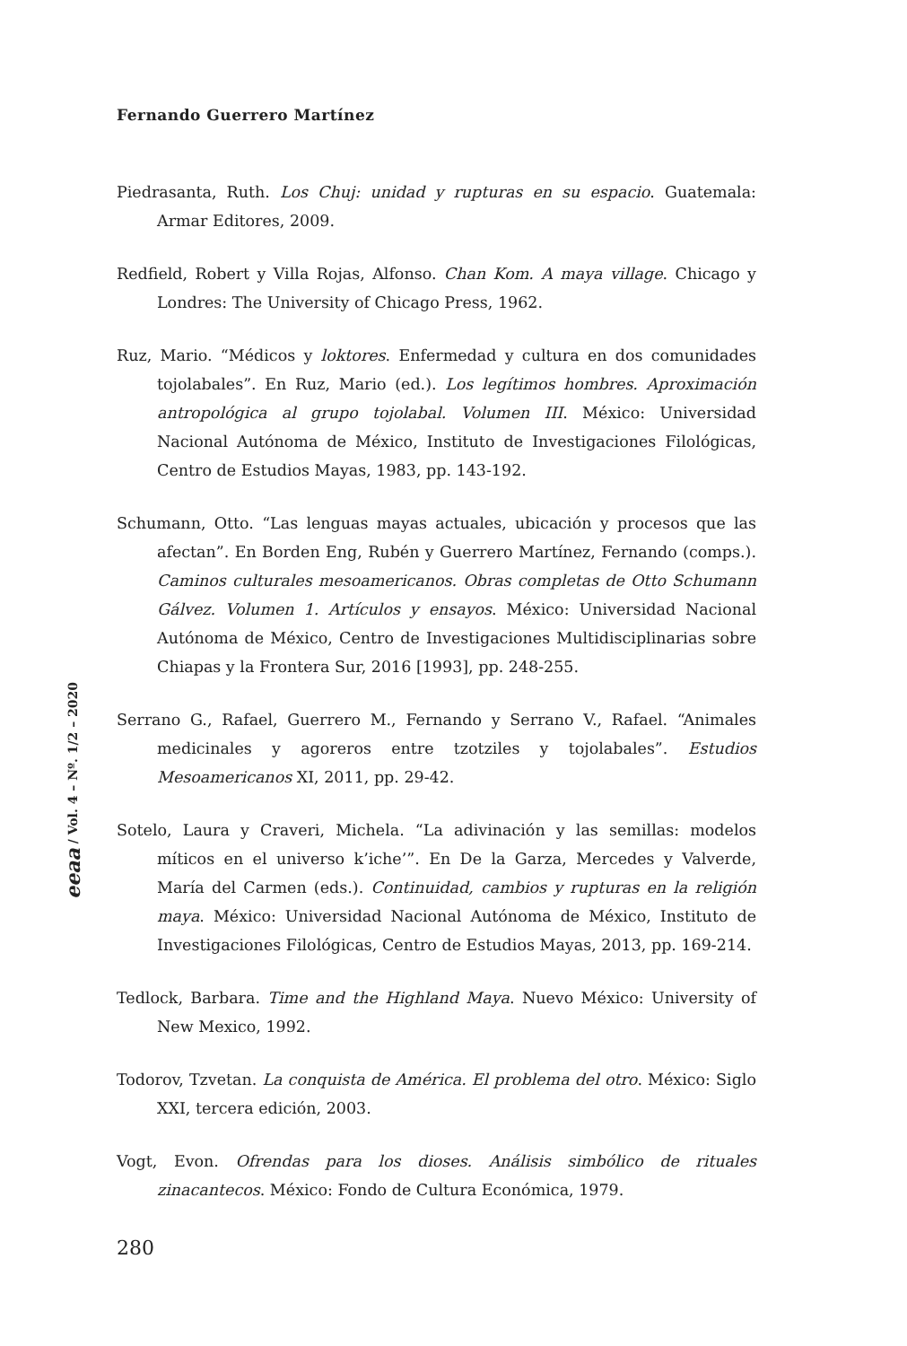Fernando Guerrero Martínez
eeaa / Vol. 4 – Nº. 1/2 – 2020
Piedrasanta, Ruth. Los Chuj: unidad y rupturas en su espacio. Guatemala: Armar Editores, 2009.
Redfield, Robert y Villa Rojas, Alfonso. Chan Kom. A maya village. Chicago y Londres: The University of Chicago Press, 1962.
Ruz, Mario. “Médicos y loktores. Enfermedad y cultura en dos comunidades tojolabales”. En Ruz, Mario (ed.). Los legítimos hombres. Aproximación antropológica al grupo tojolabal. Volumen III. México: Universidad Nacional Autónoma de México, Instituto de Investigaciones Filológicas, Centro de Estudios Mayas, 1983, pp. 143-192.
Schumann, Otto. “Las lenguas mayas actuales, ubicación y procesos que las afectan”. En Borden Eng, Rubén y Guerrero Martínez, Fernando (comps.). Caminos culturales mesoamericanos. Obras completas de Otto Schumann Gálvez. Volumen 1. Artículos y ensayos. México: Universidad Nacional Autónoma de México, Centro de Investigaciones Multidisciplinarias sobre Chiapas y la Frontera Sur, 2016 [1993], pp. 248-255.
Serrano G., Rafael, Guerrero M., Fernando y Serrano V., Rafael. “Animales medicinales y agoreros entre tzotziles y tojolabales”. Estudios Mesoamericanos XI, 2011, pp. 29-42.
Sotelo, Laura y Craveri, Michela. “La adivinación y las semillas: modelos míticos en el universo k’iche’”. En De la Garza, Mercedes y Valverde, María del Carmen (eds.). Continuidad, cambios y rupturas en la religión maya. México: Universidad Nacional Autónoma de México, Instituto de Investigaciones Filológicas, Centro de Estudios Mayas, 2013, pp. 169-214.
Tedlock, Barbara. Time and the Highland Maya. Nuevo México: University of New Mexico, 1992.
Todorov, Tzvetan. La conquista de América. El problema del otro. México: Siglo XXI, tercera edición, 2003.
Vogt, Evon. Ofrendas para los dioses. Análisis simbólico de rituales zinacantecos. México: Fondo de Cultura Económica, 1979.
280